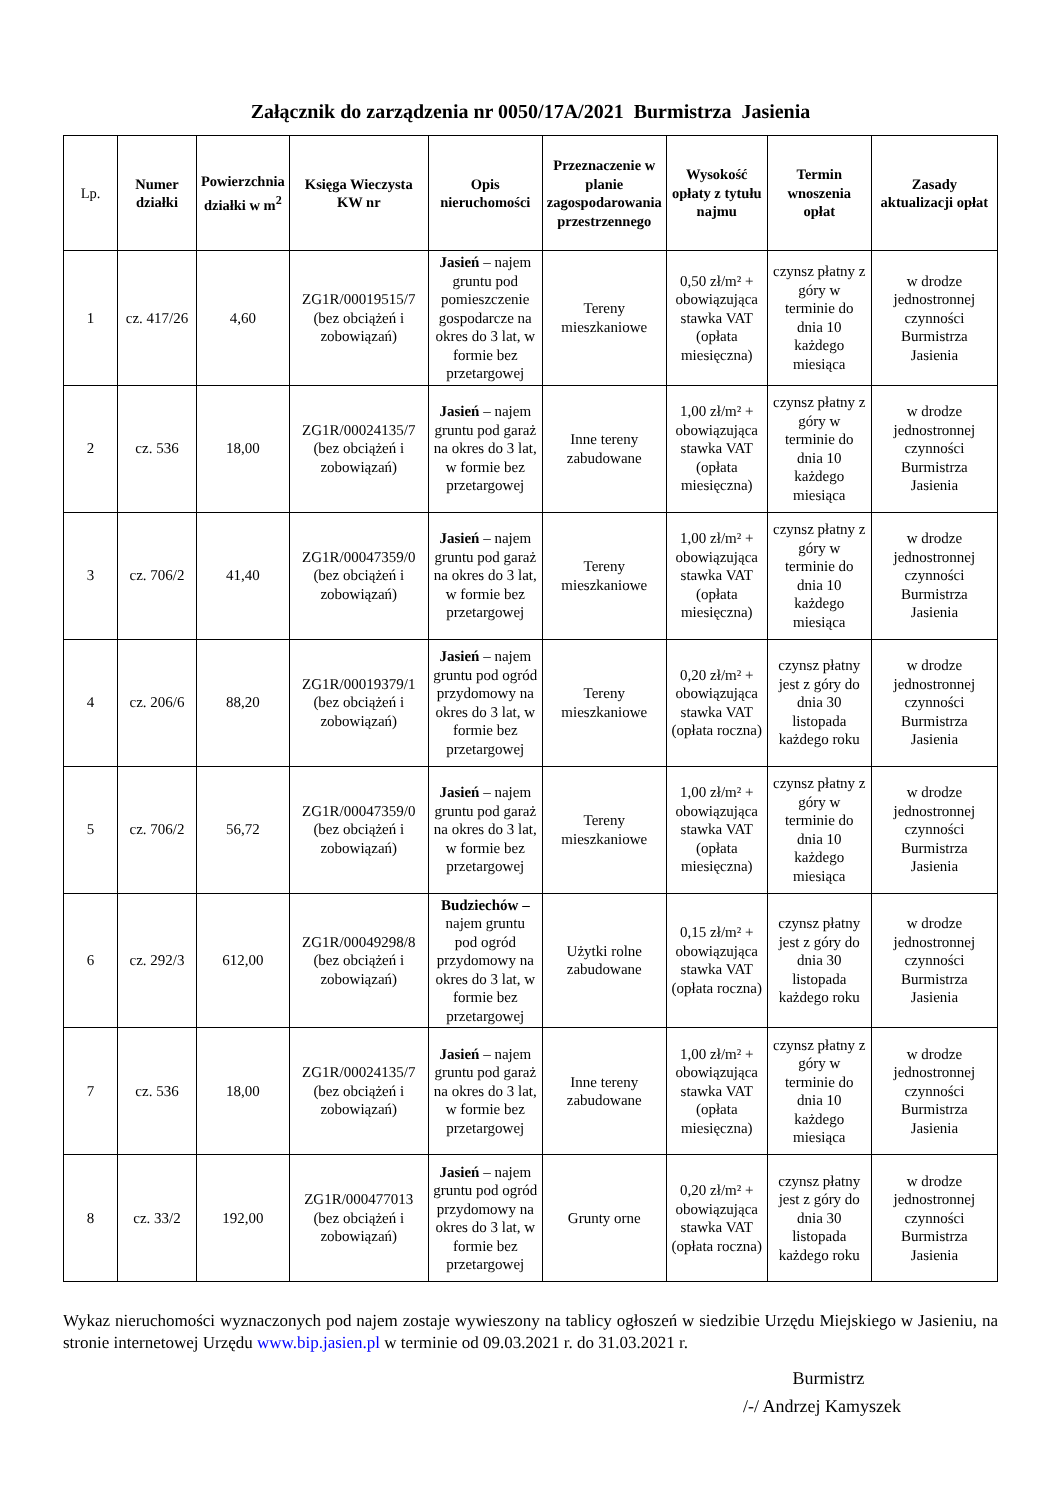Załącznik do zarządzenia nr 0050/17A/2021 Burmistrza Jasienia
| Lp. | Numer działki | Powierzchnia działki w m<sup>2</sup> | Księga Wieczysta KW nr | Opis nieruchomości | Przeznaczenie w planie zagospodarowania przestrzennego | Wysokość opłaty z tytułu najmu | Termin wnoszenia opłat | Zasady aktualizacji opłat |
| --- | --- | --- | --- | --- | --- | --- | --- | --- |
| 1 | cz. 417/26 | 4,60 | ZG1R/00019515/7 (bez obciążeń i zobowiązań) | Jasień – najem gruntu pod pomieszczenie gospodarcze na okres do 3 lat, w formie bez przetargowej | Tereny mieszkaniowe | 0,50 zł/m² + obowiązująca stawka VAT (opłata miesięczna) | czynsz płatny z góry w terminie do dnia 10 każdego miesiąca | w drodze jednostronnej czynności Burmistrza Jasienia |
| 2 | cz. 536 | 18,00 | ZG1R/00024135/7 (bez obciążeń i zobowiązań) | Jasień – najem gruntu pod garaż na okres do 3 lat, w formie bez przetargowej | Inne tereny zabudowane | 1,00 zł/m² + obowiązująca stawka VAT (opłata miesięczna) | czynsz płatny z góry w terminie do dnia 10 każdego miesiąca | w drodze jednostronnej czynności Burmistrza Jasienia |
| 3 | cz. 706/2 | 41,40 | ZG1R/00047359/0 (bez obciążeń i zobowiązań) | Jasień – najem gruntu pod garaż na okres do 3 lat, w formie bez przetargowej | Tereny mieszkaniowe | 1,00 zł/m² + obowiązująca stawka VAT (opłata miesięczna) | czynsz płatny z góry w terminie do dnia 10 każdego miesiąca | w drodze jednostronnej czynności Burmistrza Jasienia |
| 4 | cz. 206/6 | 88,20 | ZG1R/00019379/1 (bez obciążeń i zobowiązań) | Jasień – najem gruntu pod ogród przydomowy na okres do 3 lat, w formie bez przetargowej | Tereny mieszkaniowe | 0,20 zł/m² + obowiązująca stawka VAT (opłata roczna) | czynsz płatny jest z góry do dnia 30 listopada każdego roku | w drodze jednostronnej czynności Burmistrza Jasienia |
| 5 | cz. 706/2 | 56,72 | ZG1R/00047359/0 (bez obciążeń i zobowiązań) | Jasień – najem gruntu pod garaż na okres do 3 lat, w formie bez przetargowej | Tereny mieszkaniowe | 1,00 zł/m² + obowiązująca stawka VAT (opłata miesięczna) | czynsz płatny z góry w terminie do dnia 10 każdego miesiąca | w drodze jednostronnej czynności Burmistrza Jasienia |
| 6 | cz. 292/3 | 612,00 | ZG1R/00049298/8 (bez obciążeń i zobowiązań) | Budziechów – najem gruntu pod ogród przydomowy na okres do 3 lat, w formie bez przetargowej | Użytki rolne zabudowane | 0,15 zł/m² + obowiązująca stawka VAT (opłata roczna) | czynsz płatny jest z góry do dnia 30 listopada każdego roku | w drodze jednostronnej czynności Burmistrza Jasienia |
| 7 | cz. 536 | 18,00 | ZG1R/00024135/7 (bez obciążeń i zobowiązań) | Jasień – najem gruntu pod garaż na okres do 3 lat, w formie bez przetargowej | Inne tereny zabudowane | 1,00 zł/m² + obowiązująca stawka VAT (opłata miesięczna) | czynsz płatny z góry w terminie do dnia 10 każdego miesiąca | w drodze jednostronnej czynności Burmistrza Jasienia |
| 8 | cz. 33/2 | 192,00 | ZG1R/000477013 (bez obciążeń i zobowiązań) | Jasień – najem gruntu pod ogród przydomowy na okres do 3 lat, w formie bez przetargowej | Grunty orne | 0,20 zł/m² + obowiązująca stawka VAT (opłata roczna) | czynsz płatny jest z góry do dnia 30 listopada każdego roku | w drodze jednostronnej czynności Burmistrza Jasienia |
Wykaz nieruchomości wyznaczonych pod najem zostaje wywieszony na tablicy ogłoszeń w siedzibie Urzędu Miejskiego w Jasieniu, na stronie internetowej Urzędu www.bip.jasien.pl w terminie od 09.03.2021 r. do 31.03.2021 r.
Burmistrz
/-/ Andrzej Kamyszek